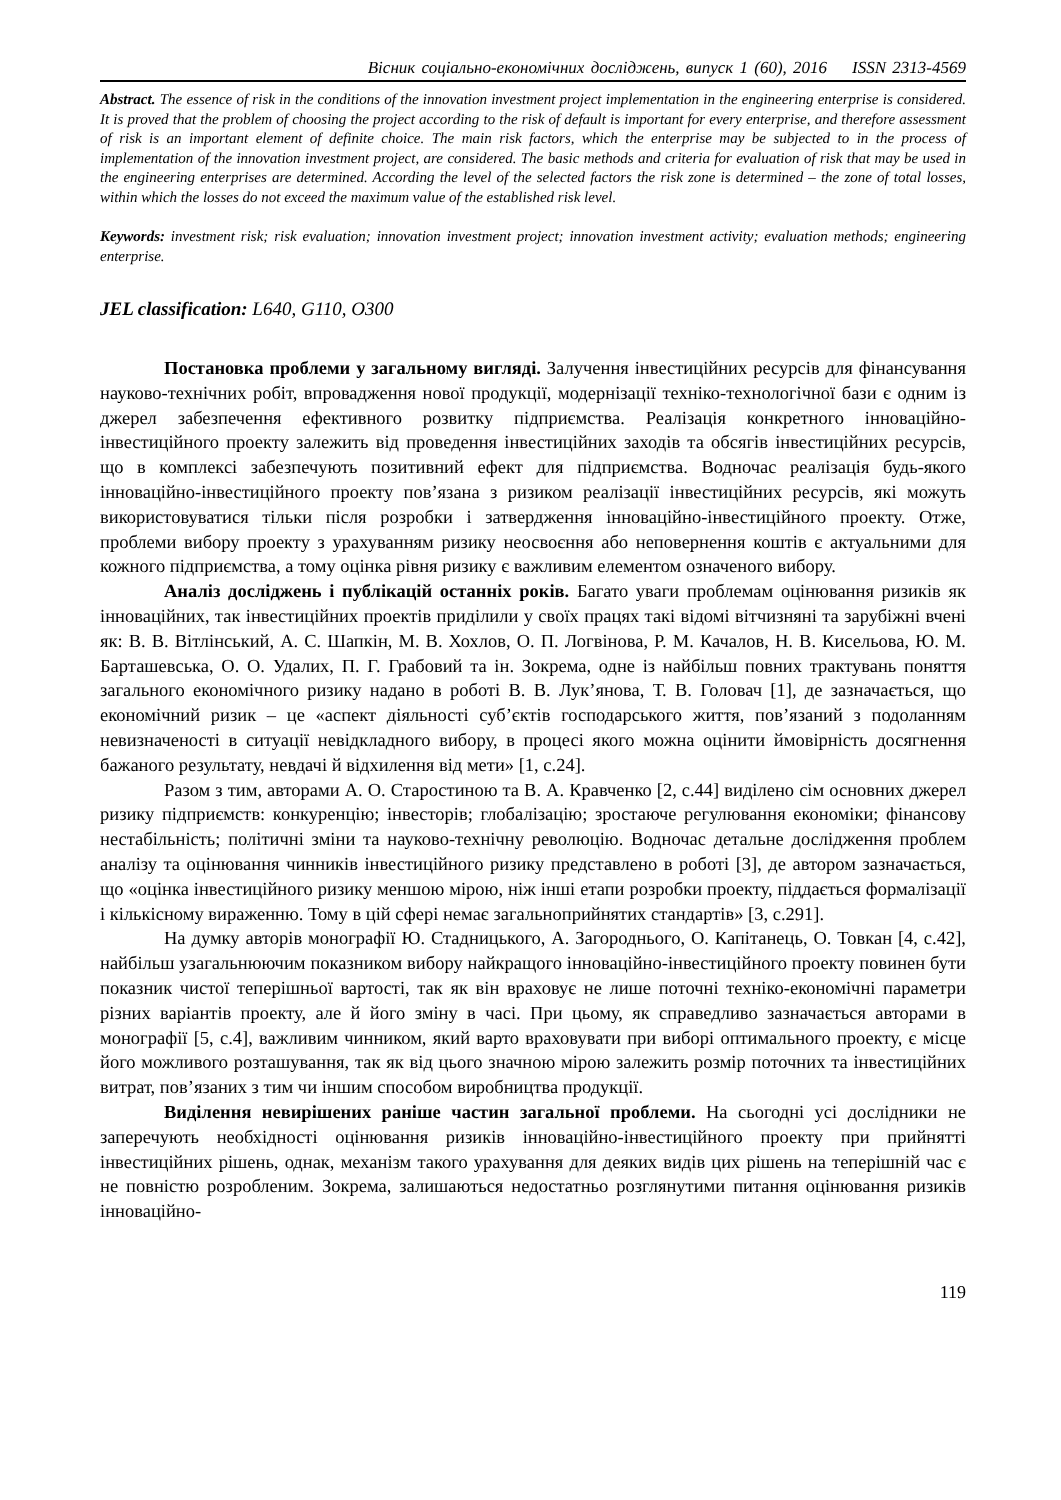Вісник соціально-економічних досліджень, випуск 1 (60), 2016 ISSN 2313-4569
Abstract. The essence of risk in the conditions of the innovation investment project implementation in the engineering enterprise is considered. It is proved that the problem of choosing the project according to the risk of default is important for every enterprise, and therefore assessment of risk is an important element of definite choice. The main risk factors, which the enterprise may be subjected to in the process of implementation of the innovation investment project, are considered. The basic methods and criteria for evaluation of risk that may be used in the engineering enterprises are determined. According the level of the selected factors the risk zone is determined – the zone of total losses, within which the losses do not exceed the maximum value of the established risk level.
Keywords: investment risk; risk evaluation; innovation investment project; innovation investment activity; evaluation methods; engineering enterprise.
JEL classification: L640, G110, O300
Постановка проблеми у загальному вигляді. Залучення інвестиційних ресурсів для фінансування науково-технічних робіт, впровадження нової продукції, модернізації техніко-технологічної бази є одним із джерел забезпечення ефективного розвитку підприємства. Реалізація конкретного інноваційно-інвестиційного проекту залежить від проведення інвестиційних заходів та обсягів інвестиційних ресурсів, що в комплексі забезпечують позитивний ефект для підприємства. Водночас реалізація будь-якого інноваційно-інвестиційного проекту пов’язана з ризиком реалізації інвес­тиційних ресурсів, які можуть використовуватися тільки після розробки і затвердження інноваційно-інвестиційного проекту. Отже, проблеми вибору проекту з урахуванням ризику неосвоєння або неповернення коштів є актуальними для кожного підприємства, а тому оцінка рівня ризику є важливим елементом означеного вибору.
Аналіз досліджень і публікацій останніх років. Багато уваги проблемам оцінювання ризиків як інноваційних, так інвестиційних проектів приділили у своїх працях такі відомі вітчизняні та зарубіжні вчені як: В. В. Вітлінський, А. С. Шапкін, М. В. Хохлов, О. П. Логвінова, Р. М. Качалов, Н. В. Кисельова, Ю. М. Барташевська, О. О. Удалих, П. Г. Грабовий та ін. Зокрема, одне із найбільш повних трактувань поняття загального економічного ризику надано в роботі В. В. Лук’янова, Т. В. Головач [1], де зазначається, що економічний ризик – це «аспект діяльності суб’єктів господарського життя, пов’язаний з подоланням невизначеності в ситуації невідкладного вибору, в процесі якого можна оцінити ймовірність досягнення бажаного результату, невдачі й відхилення від мети» [1, с.24].
Разом з тим, авторами А. О. Старостиною та В. А. Кравченко [2, с.44] виділено сім основних джерел ризику підприємств: конкуренцію; інвесторів; глобалізацію; зростаюче регулювання економіки; фінансову нестабільність; політичні зміни та науково-технічну революцію. Водночас детальне дослідження проблем аналізу та оцінювання чинників інвестиційного ризику представлено в роботі [3], де автором зазначається, що «оцінка інвестиційного ризику меншою мірою, ніж інші етапи розробки проекту, піддається формалізації і кількісному вираженню. Тому в цій сфері немає загальноприйнятих стандартів» [3, с.291].
На думку авторів монографії Ю. Стадницького, А. Загороднього, О. Капітанець, О. Товкан [4, с.42], найбільш узагальнюючим показником вибору найкращого інноваційно-інвестиційного проекту повинен бути показник чистої теперішньої вартості, так як він враховує не лише поточні техніко-економічні параметри різних варіантів проекту, але й його зміну в часі. При цьому, як справедливо зазначається авторами в монографії [5, с.4], важливим чинником, який варто враховувати при виборі оптимального проекту, є місце його можливого розташування, так як від цього значною мірою залежить розмір поточних та інвестиційних витрат, пов’язаних з тим чи іншим способом виробництва продукції.
Виділення невирішених раніше частин загальної проблеми. На сьогодні усі дослідники не заперечують необхідності оцінювання ризиків інноваційно-інвестиційного проекту при прийнятті інвестиційних рішень, однак, механізм такого урахування для деяких видів цих рішень на теперішній час є не повністю розробленим. Зокрема, залишаються недостатньо розглянутими питання оцінювання ризиків інноваційно-
119